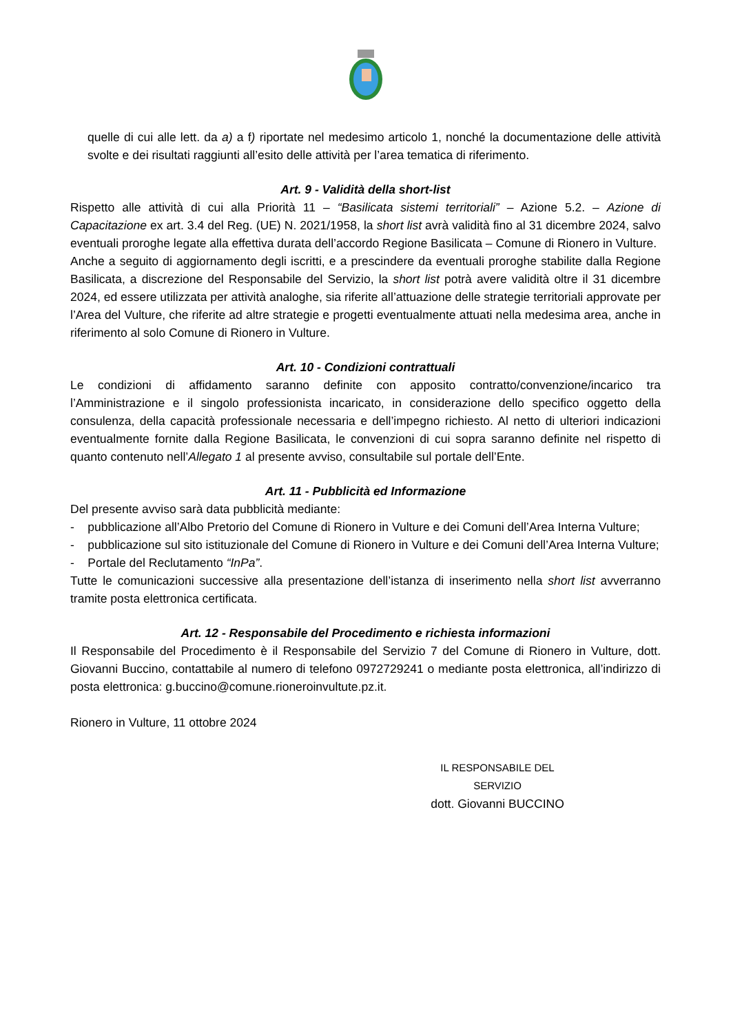quelle di cui alle lett. da a) a f) riportate nel medesimo articolo 1, nonché la documentazione delle attività svolte e dei risultati raggiunti all’esito delle attività per l’area tematica di riferimento.
Art. 9 - Validità della short-list
Rispetto alle attività di cui alla Priorità 11 – “Basilicata sistemi territoriali” – Azione 5.2. – Azione di Capacitazione ex art. 3.4 del Reg. (UE) N. 2021/1958, la short list avrà validità fino al 31 dicembre 2024, salvo eventuali proroghe legate alla effettiva durata dell’accordo Regione Basilicata – Comune di Rionero in Vulture.
Anche a seguito di aggiornamento degli iscritti, e a prescindere da eventuali proroghe stabilite dalla Regione Basilicata, a discrezione del Responsabile del Servizio, la short list potrà avere validità oltre il 31 dicembre 2024, ed essere utilizzata per attività analoghe, sia riferite all’attuazione delle strategie territoriali approvate per l’Area del Vulture, che riferite ad altre strategie e progetti eventualmente attuati nella medesima area, anche in riferimento al solo Comune di Rionero in Vulture.
Art. 10 - Condizioni contrattuali
Le condizioni di affidamento saranno definite con apposito contratto/convenzione/incarico tra l’Amministrazione e il singolo professionista incaricato, in considerazione dello specifico oggetto della consulenza, della capacità professionale necessaria e dell’impegno richiesto. Al netto di ulteriori indicazioni eventualmente fornite dalla Regione Basilicata, le convenzioni di cui sopra saranno definite nel rispetto di quanto contenuto nell’Allegato 1 al presente avviso, consultabile sul portale dell’Ente.
Art. 11 - Pubblicità ed Informazione
Del presente avviso sarà data pubblicità mediante:
- pubblicazione all’Albo Pretorio del Comune di Rionero in Vulture e dei Comuni dell’Area Interna Vulture;
- pubblicazione sul sito istituzionale del Comune di Rionero in Vulture e dei Comuni dell’Area Interna Vulture;
- Portale del Reclutamento “InPa”.
Tutte le comunicazioni successive alla presentazione dell’istanza di inserimento nella short list avverranno tramite posta elettronica certificata.
Art. 12 - Responsabile del Procedimento e richiesta informazioni
Il Responsabile del Procedimento è il Responsabile del Servizio 7 del Comune di Rionero in Vulture, dott. Giovanni Buccino, contattabile al numero di telefono 0972729241 o mediante posta elettronica, all’indirizzo di posta elettronica: g.buccino@comune.rioneroinvultute.pz.it.
Rionero in Vulture, 11 ottobre 2024
IL RESPONSABILE DEL SERVIZIO
dott. Giovanni BUCCINO